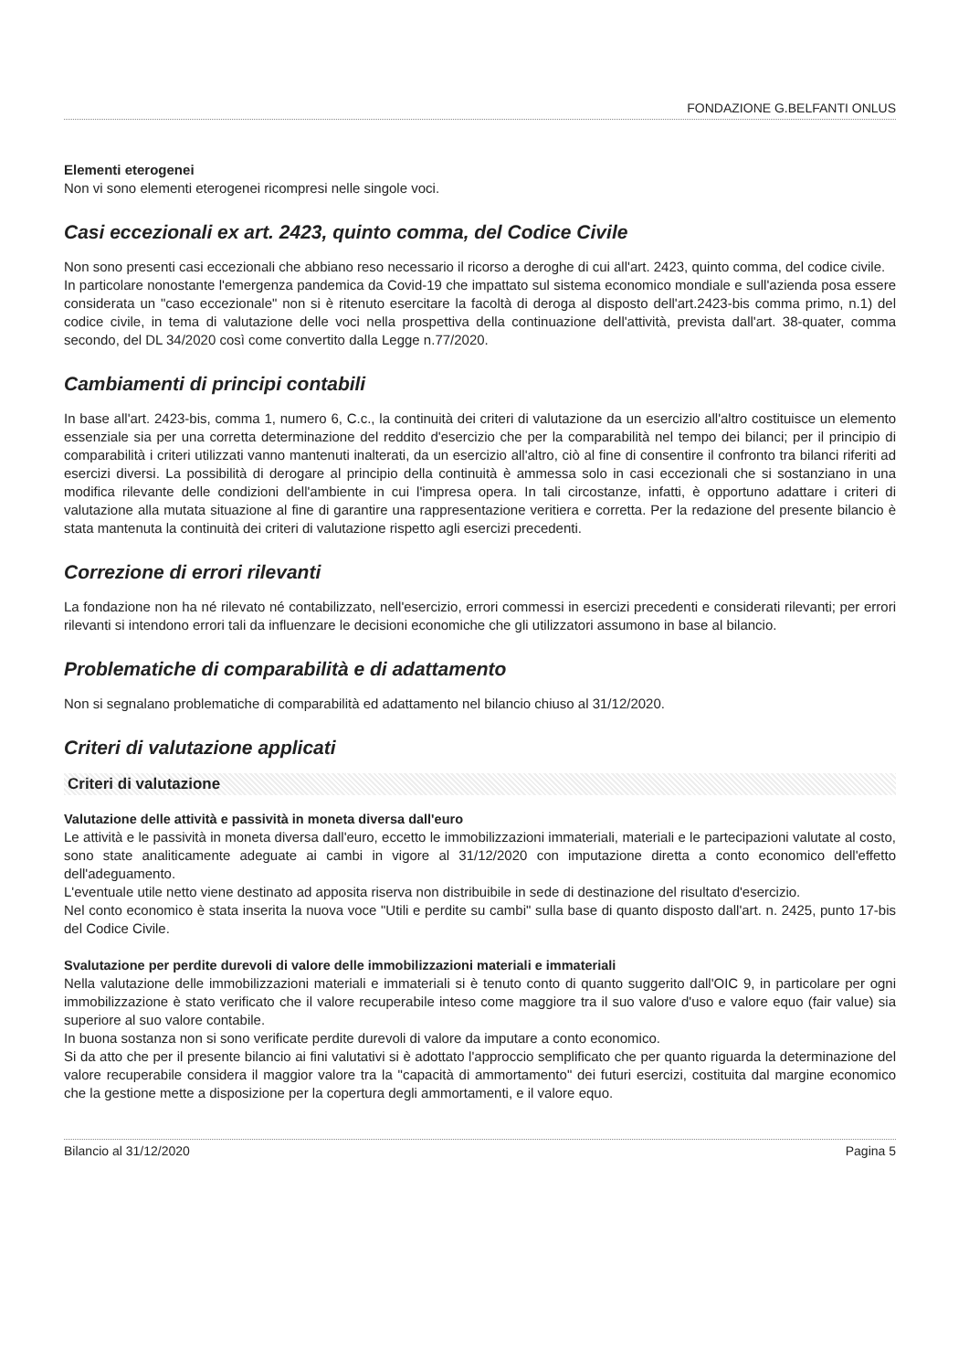FONDAZIONE G.BELFANTI ONLUS
Elementi eterogenei
Non vi sono elementi eterogenei ricompresi nelle singole voci.
Casi eccezionali ex art. 2423, quinto comma, del Codice Civile
Non sono presenti casi eccezionali che abbiano reso necessario il ricorso a deroghe di cui all'art. 2423, quinto comma, del codice civile.
In particolare nonostante l'emergenza pandemica da Covid-19 che impattato sul sistema economico mondiale e sull'azienda posa essere considerata un "caso eccezionale" non si è ritenuto esercitare la facoltà di deroga al disposto dell'art.2423-bis comma primo, n.1) del codice civile, in tema di valutazione delle voci nella prospettiva della continuazione dell'attività, prevista dall'art. 38-quater, comma secondo, del DL 34/2020 così come convertito dalla Legge n.77/2020.
Cambiamenti di principi contabili
In base all'art. 2423-bis, comma 1, numero 6, C.c., la continuità dei criteri di valutazione da un esercizio all'altro costituisce un elemento essenziale sia per una corretta determinazione del reddito d'esercizio che per la comparabilità nel tempo dei bilanci; per il principio di comparabilità i criteri utilizzati vanno mantenuti inalterati, da un esercizio all'altro, ciò al fine di consentire il confronto tra bilanci riferiti ad esercizi diversi. La possibilità di derogare al principio della continuità è ammessa solo in casi eccezionali che si sostanziano in una modifica rilevante delle condizioni dell'ambiente in cui l'impresa opera. In tali circostanze, infatti, è opportuno adattare i criteri di valutazione alla mutata situazione al fine di garantire una rappresentazione veritiera e corretta. Per la redazione del presente bilancio è stata mantenuta la continuità dei criteri di valutazione rispetto agli esercizi precedenti.
Correzione di errori rilevanti
La fondazione non ha né rilevato né contabilizzato, nell'esercizio, errori commessi in esercizi precedenti e considerati rilevanti; per errori rilevanti si intendono errori tali da influenzare le decisioni economiche che gli utilizzatori assumono in base al bilancio.
Problematiche di comparabilità e di adattamento
Non si segnalano problematiche di comparabilità ed adattamento nel bilancio chiuso al 31/12/2020.
Criteri di valutazione applicati
Criteri di valutazione
Valutazione delle attività e passività in moneta diversa dall'euro
Le attività e le passività in moneta diversa dall'euro, eccetto le immobilizzazioni immateriali, materiali e le partecipazioni valutate al costo, sono state analiticamente adeguate ai cambi in vigore al 31/12/2020 con imputazione diretta a conto economico dell'effetto dell'adeguamento.
L'eventuale utile netto viene destinato ad apposita riserva non distribuibile in sede di destinazione del risultato d'esercizio.
Nel conto economico è stata inserita la nuova voce "Utili e perdite su cambi" sulla base di quanto disposto dall'art. n. 2425, punto 17-bis del Codice Civile.
Svalutazione per perdite durevoli di valore delle immobilizzazioni materiali e immateriali
Nella valutazione delle immobilizzazioni materiali e immateriali si è tenuto conto di quanto suggerito dall'OIC 9, in particolare per ogni immobilizzazione è stato verificato che il valore recuperabile inteso come maggiore tra il suo valore d'uso e valore equo (fair value) sia superiore al suo valore contabile.
In buona sostanza non si sono verificate perdite durevoli di valore da imputare a conto economico.
Si da atto che per il presente bilancio ai fini valutativi si è adottato l'approccio semplificato che per quanto riguarda la determinazione del valore recuperabile considera il maggior valore tra la "capacità di ammortamento" dei futuri esercizi, costituita dal margine economico che la gestione mette a disposizione per la copertura degli ammortamenti, e il valore equo.
Bilancio al 31/12/2020 Pagina 5